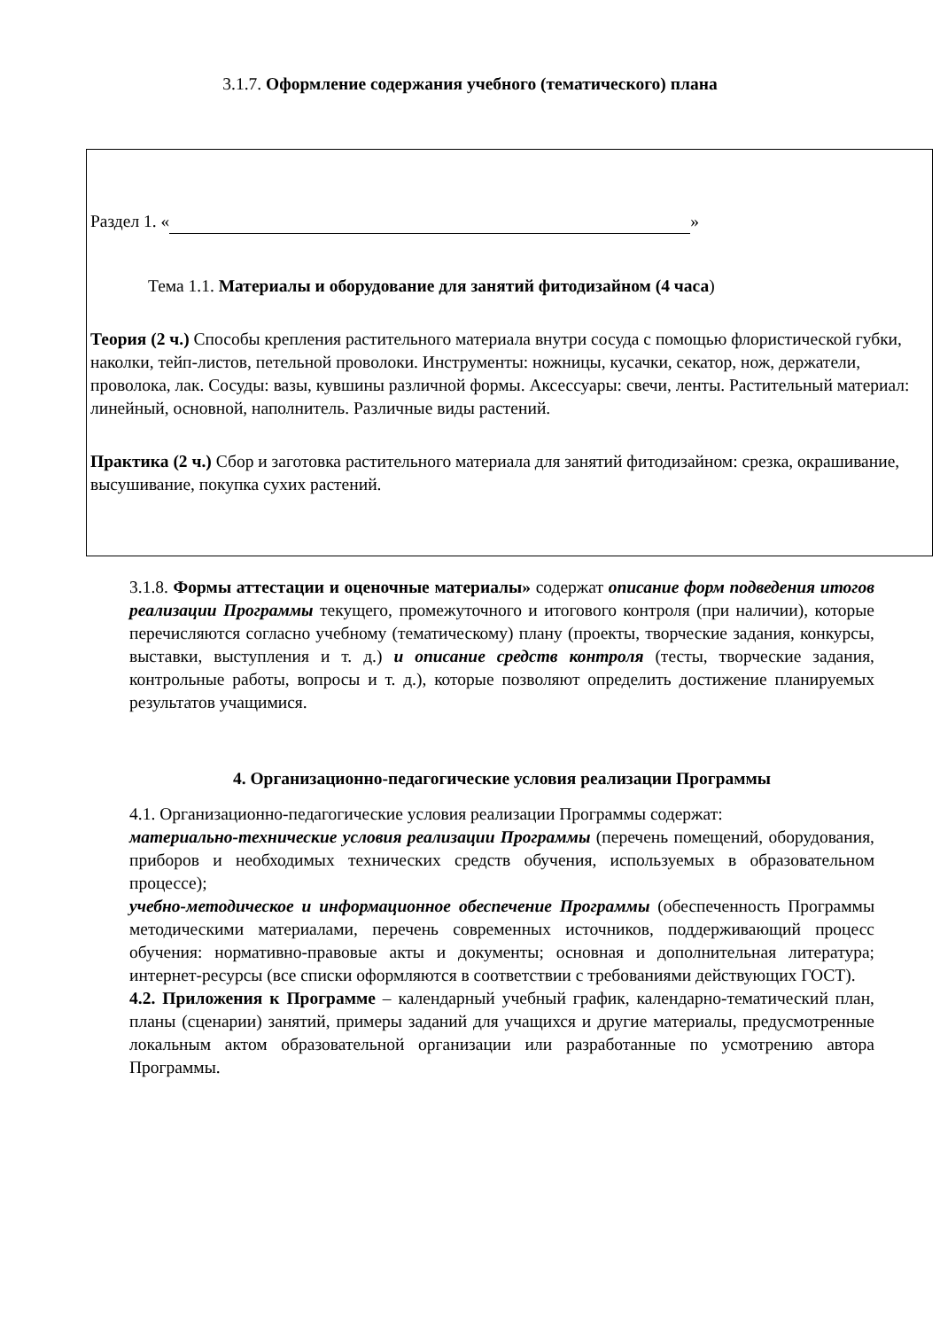3.1.7. Оформление содержания учебного (тематического) плана
Раздел 1. « »
Тема 1.1. Материалы и оборудование для занятий фитодизайном (4 часа)
Теория (2 ч.) Способы крепления растительного материала внутри сосуда с помощью флористической губки, наколки, тейп-листов, петельной проволоки. Инструменты: ножницы, кусачки, секатор, нож, держатели, проволока, лак. Сосуды: вазы, кувшины различной формы. Аксессуары: свечи, ленты. Растительный материал: линейный, основной, наполнитель. Различные виды растений.
Практика (2 ч.) Сбор и заготовка растительного материала для занятий фитодизайном: срезка, окрашивание, высушивание, покупка сухих растений.
3.1.8. Формы аттестации и оценочные материалы» содержат описание форм подведения итогов реализации Программы текущего, промежуточного и итогового контроля (при наличии), которые перечисляются согласно учебному (тематическому) плану (проекты, творческие задания, конкурсы, выставки, выступления и т. д.) и описание средств контроля (тесты, творческие задания, контрольные работы, вопросы и т. д.), которые позволяют определить достижение планируемых результатов учащимися.
4. Организационно-педагогические условия реализации Программы
4.1. Организационно-педагогические условия реализации Программы содержат:
материально-технические условия реализации Программы (перечень помещений, оборудования, приборов и необходимых технических средств обучения, используемых в образовательном процессе);
учебно-методическое и информационное обеспечение Программы (обеспеченность Программы методическими материалами, перечень современных источников, поддерживающий процесс обучения: нормативно-правовые акты и документы; основная и дополнительная литература; интернет-ресурсы (все списки оформляются в соответствии с требованиями действующих ГОСТ).
4.2. Приложения к Программе – календарный учебный график, календарно-тематический план, планы (сценарии) занятий, примеры заданий для учащихся и другие материалы, предусмотренные локальным актом образовательной организации или разработанные по усмотрению автора Программы.